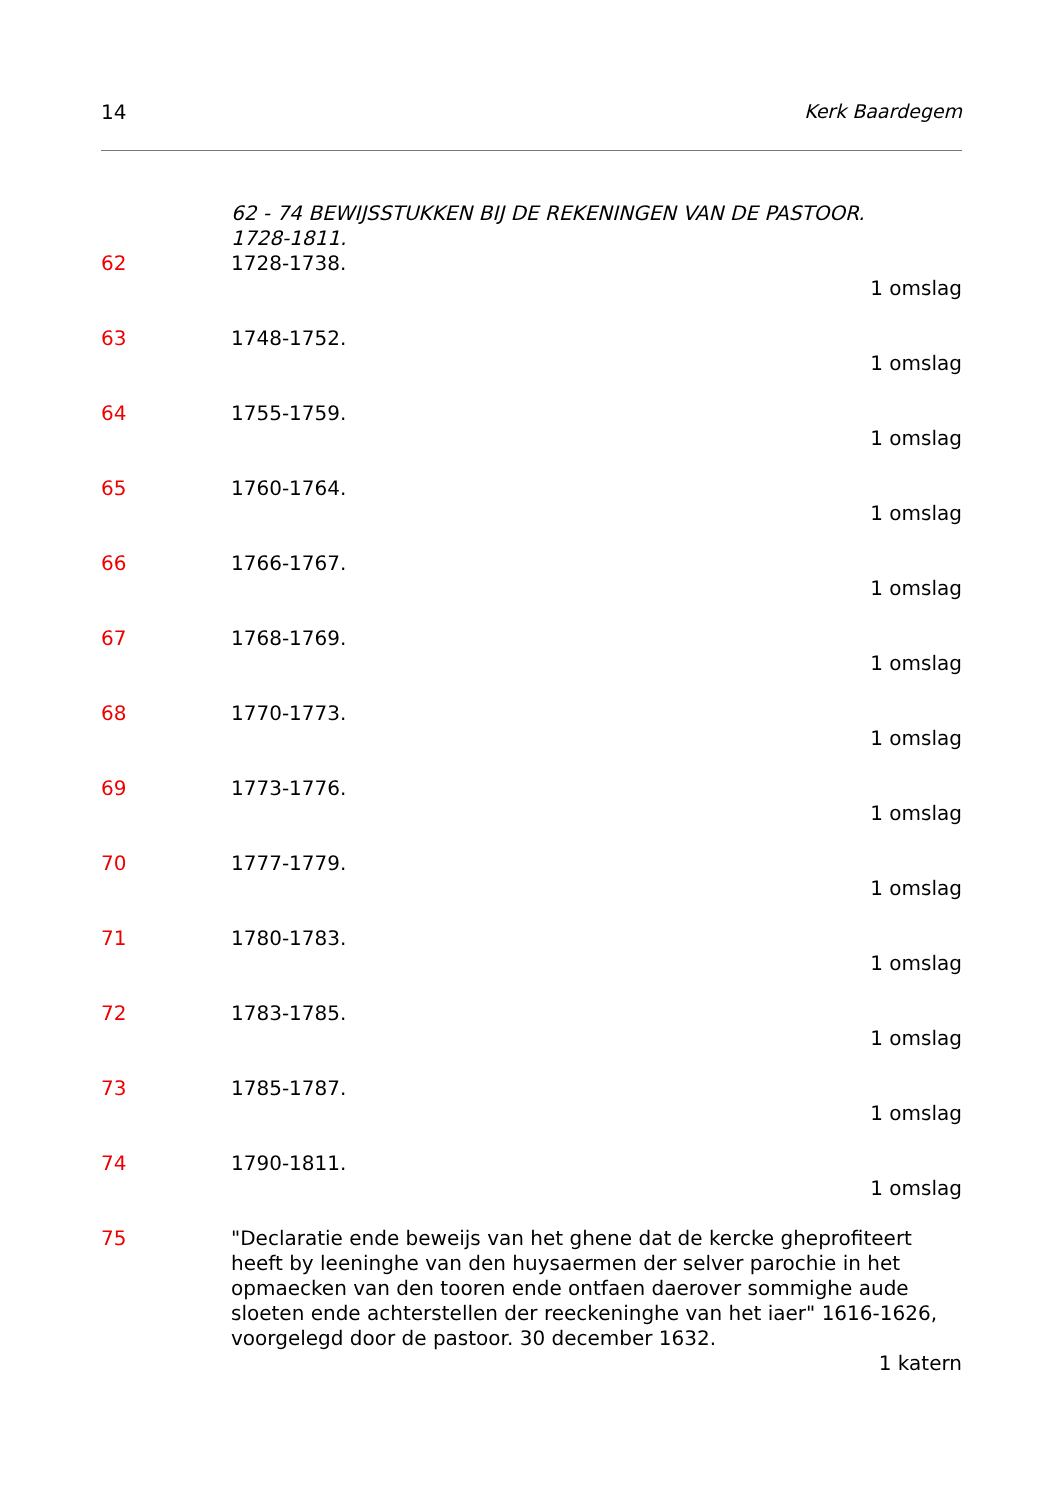14 Kerk Baardegem
62 - 74 BEWIJSSTUKKEN BIJ DE REKENINGEN VAN DE PASTOOR.
1728-1811.
62 1728-1738.
1 omslag
63 1748-1752.
1 omslag
64 1755-1759.
1 omslag
65 1760-1764.
1 omslag
66 1766-1767.
1 omslag
67 1768-1769.
1 omslag
68 1770-1773.
1 omslag
69 1773-1776.
1 omslag
70 1777-1779.
1 omslag
71 1780-1783.
1 omslag
72 1783-1785.
1 omslag
73 1785-1787.
1 omslag
74 1790-1811.
1 omslag
75 "Declaratie ende beweijs van het ghene dat de kercke gheprofiteert heeft by leeninghe van den huysaermen der selver parochie in het opmaecken van den tooren ende ontfaen daerover sommighe aude sloeten ende achterstellen der reeckeninghe van het iaer" 1616-1626, voorgelegd door de pastoor. 30 december 1632.
1 katern